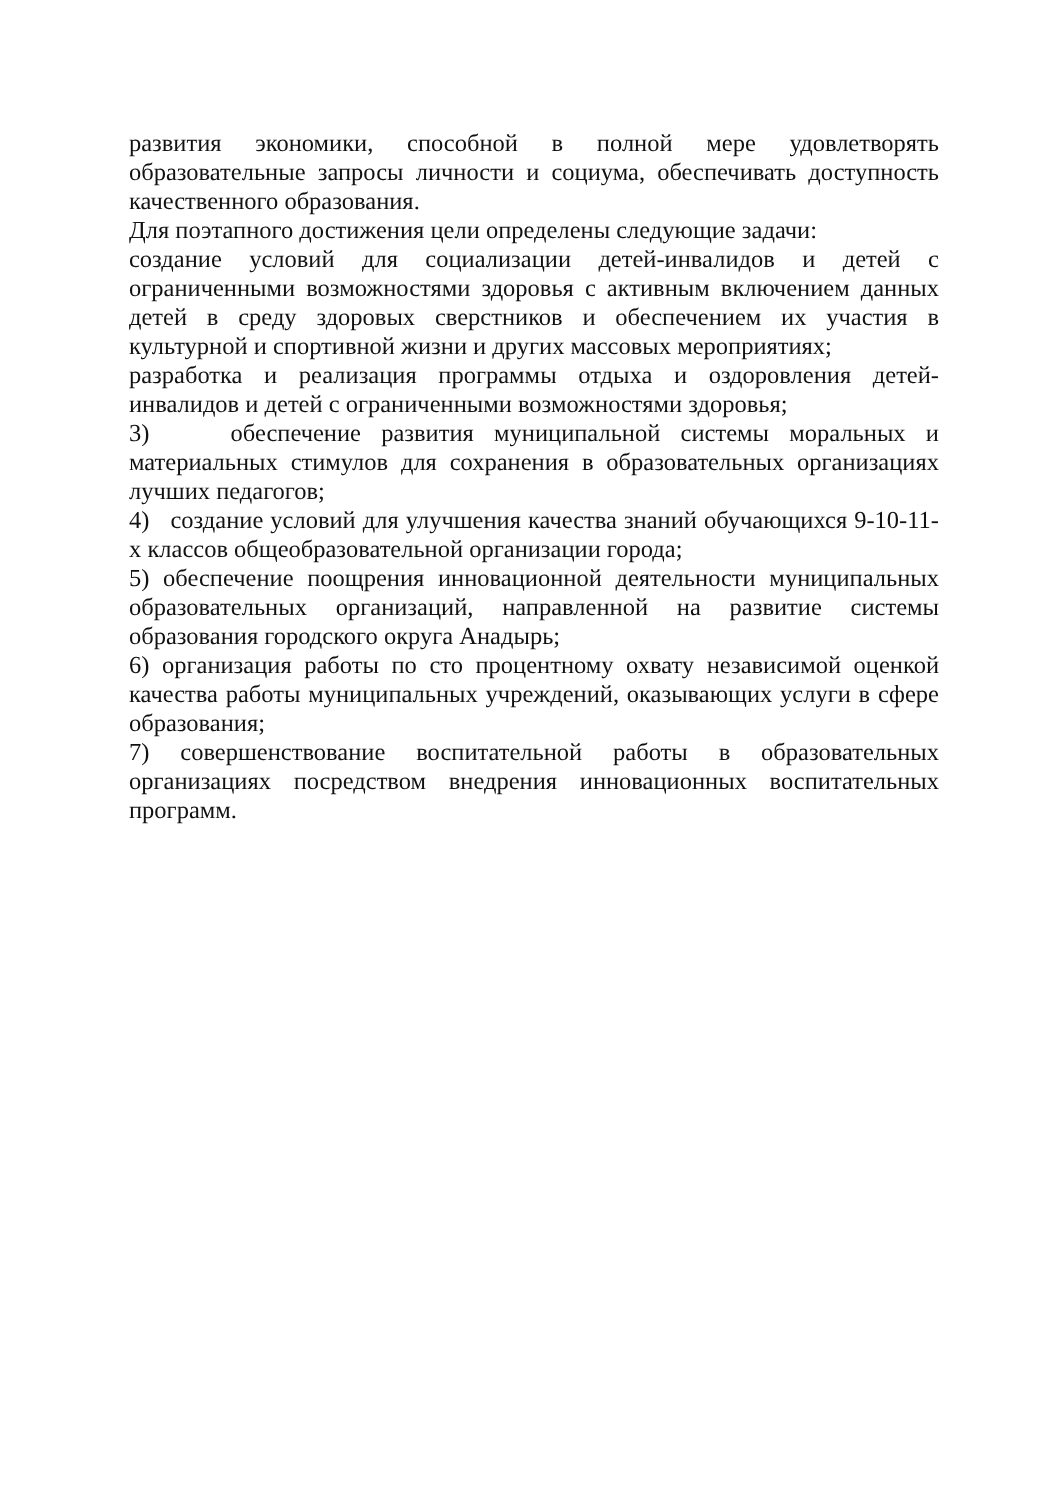развития экономики, способной в полной мере удовлетворять образовательные запросы личности и социума, обеспечивать доступность качественного образования.
Для поэтапного достижения цели определены следующие задачи:
создание условий для социализации детей-инвалидов и детей с ограниченными возможностями здоровья с активным включением данных детей в среду здоровых сверстников и обеспечением их участия в культурной и спортивной жизни и других массовых мероприятиях;
разработка и реализация программы отдыха и оздоровления детей-инвалидов и детей с ограниченными возможностями здоровья;
3) обеспечение развития муниципальной системы моральных и материальных стимулов для сохранения в образовательных организациях лучших педагогов;
4) создание условий для улучшения качества знаний обучающихся 9-10-11-х классов общеобразовательной организации города;
5) обеспечение поощрения инновационной деятельности муниципальных образовательных организаций, направленной на развитие системы образования городского округа Анадырь;
6) организация работы по сто процентному охвату независимой оценкой качества работы муниципальных учреждений, оказывающих услуги в сфере образования;
7) совершенствование воспитательной работы в образовательных организациях посредством внедрения инновационных воспитательных программ.